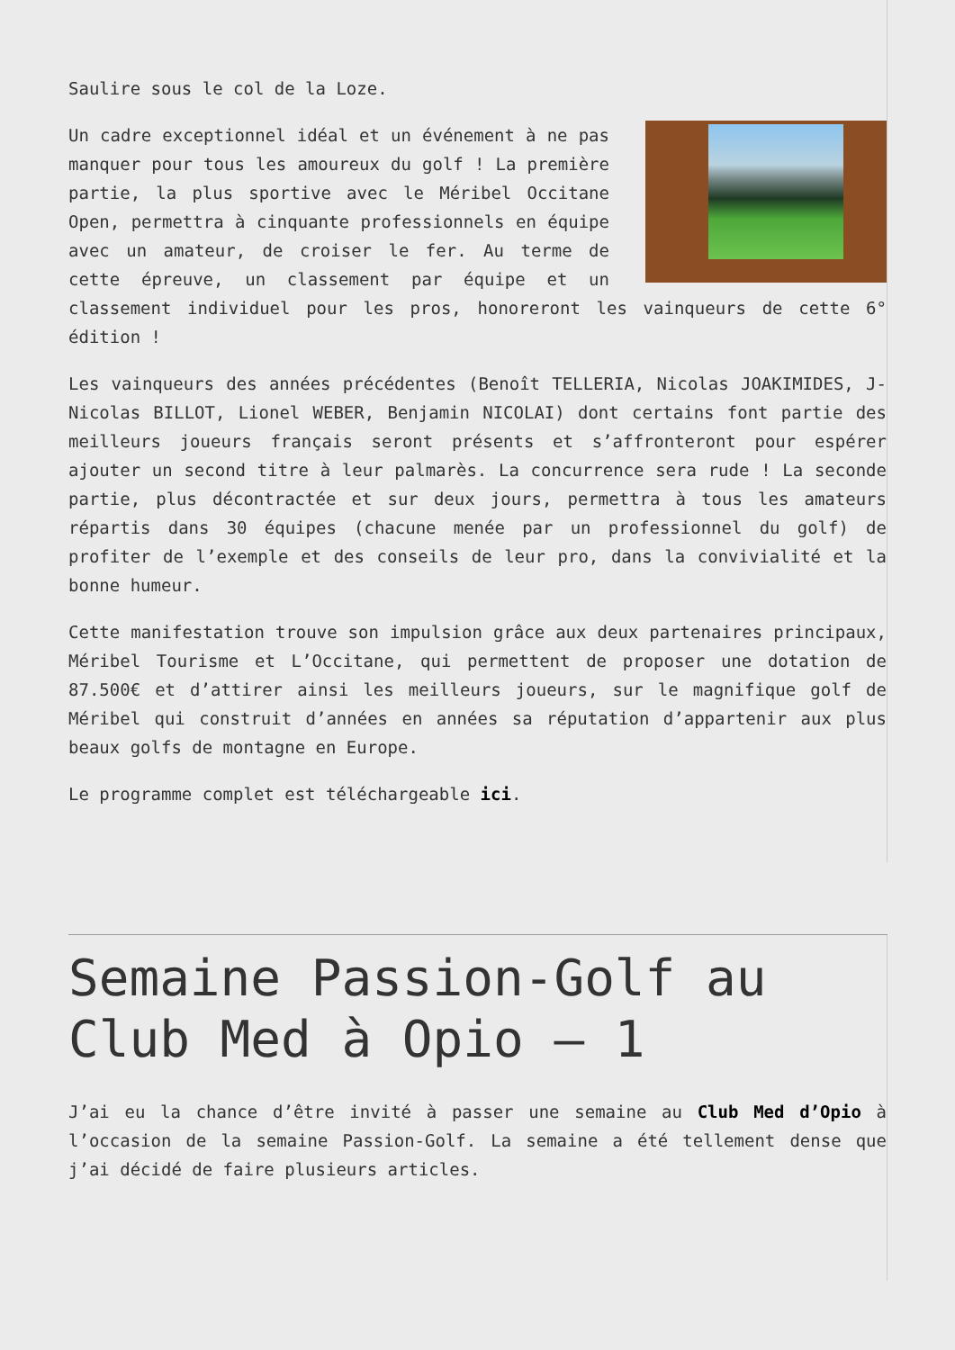Saulire sous le col de la Loze.
Un cadre exceptionnel idéal et un événement à ne pas manquer pour tous les amoureux du golf ! La première partie, la plus sportive avec le Méribel Occitane Open, permettra à cinquante professionnels en équipe avec un amateur, de croiser le fer. Au terme de cette épreuve, un classement par équipe et un classement individuel pour les pros, honoreront les vainqueurs de cette 6° édition !
Les vainqueurs des années précédentes (Benoît TELLERIA, Nicolas JOAKIMIDES, J-Nicolas BILLOT, Lionel WEBER, Benjamin NICOLAI) dont certains font partie des meilleurs joueurs français seront présents et s’affronteront pour espérer ajouter un second titre à leur palmarès. La concurrence sera rude ! La seconde partie, plus décontractée et sur deux jours, permettra à tous les amateurs répartis dans 30 équipes (chacune menée par un professionnel du golf) de profiter de l’exemple et des conseils de leur pro, dans la convivialité et la bonne humeur.
Cette manifestation trouve son impulsion grâce aux deux partenaires principaux, Méribel Tourisme et L’Occitane, qui permettent de proposer une dotation de 87.500€ et d’attirer ainsi les meilleurs joueurs, sur le magnifique golf de Méribel qui construit d’années en années sa réputation d’appartenir aux plus beaux golfs de montagne en Europe.
Le programme complet est téléchargeable ici.
Semaine Passion-Golf au Club Med à Opio – 1
J’ai eu la chance d’être invité à passer une semaine au Club Med d’Opio à l’occasion de la semaine Passion-Golf. La semaine a été tellement dense que j’ai décidé de faire plusieurs articles.